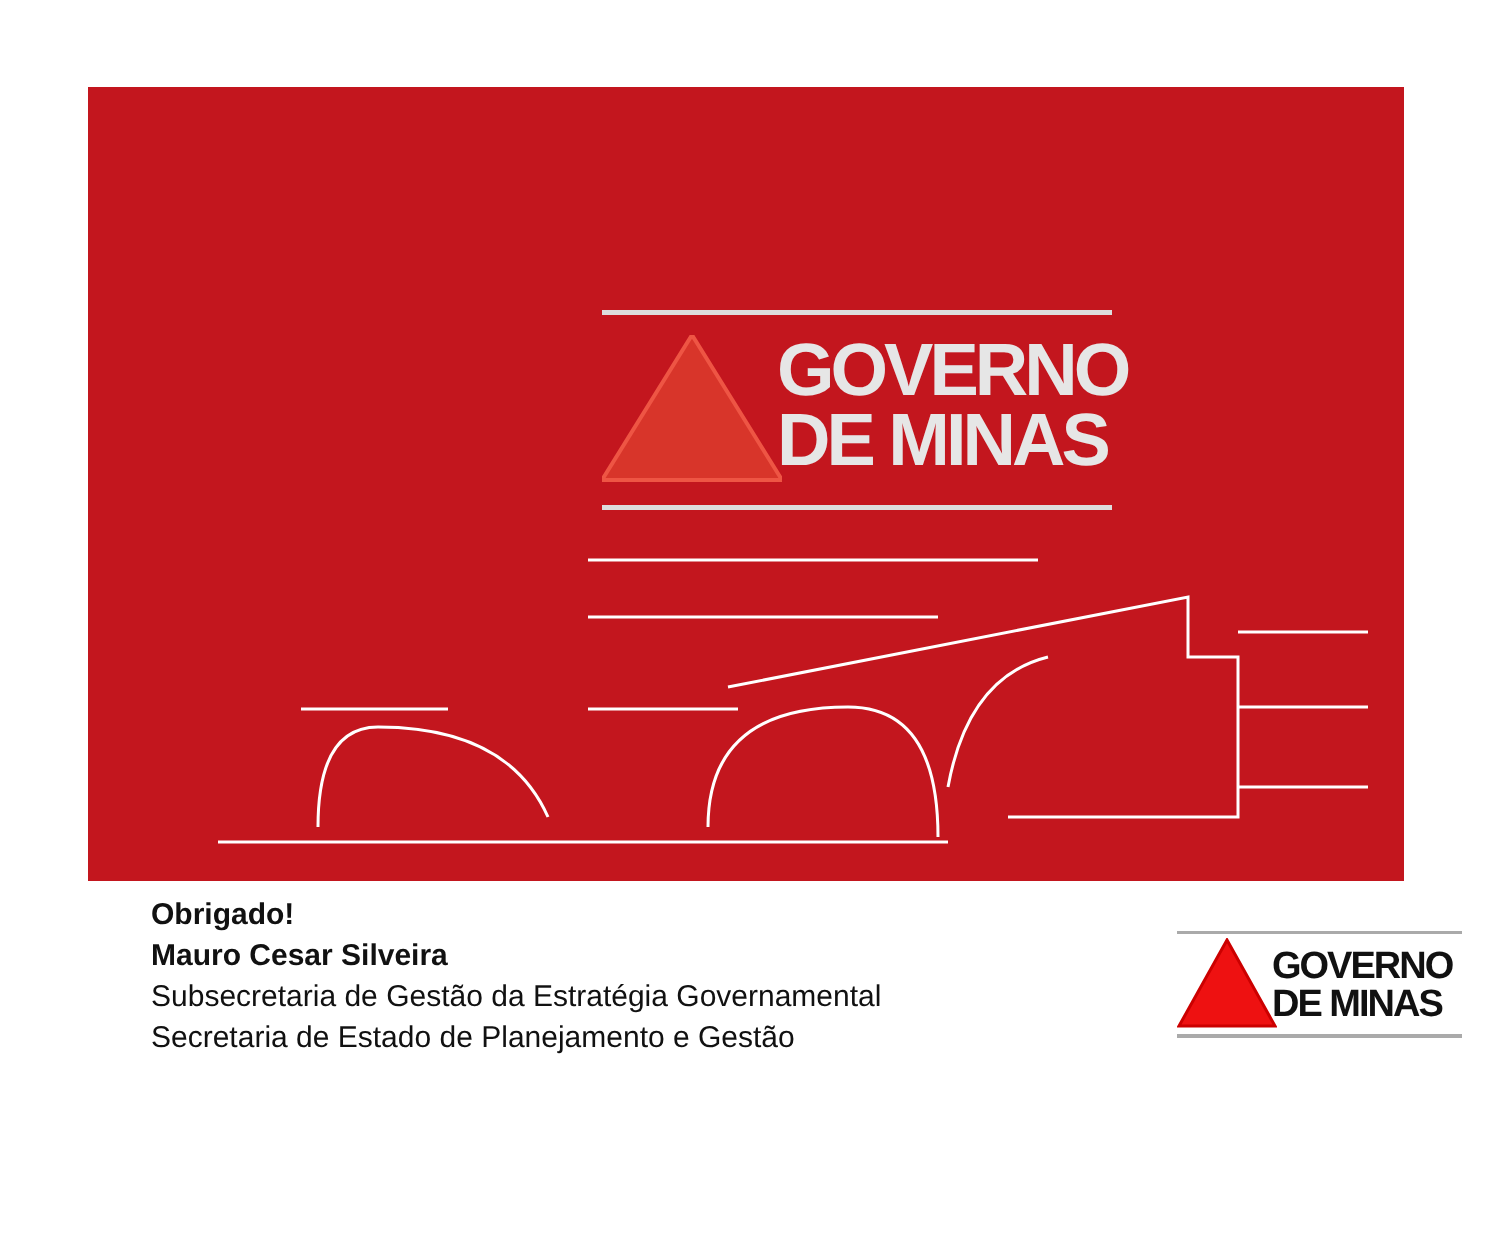GOVERNO
DE MINAS
Obrigado!
Mauro Cesar Silveira
Subsecretaria de Gestão da Estratégia Governamental
Secretaria de Estado de Planejamento e Gestão
GOVERNO
DE MINAS